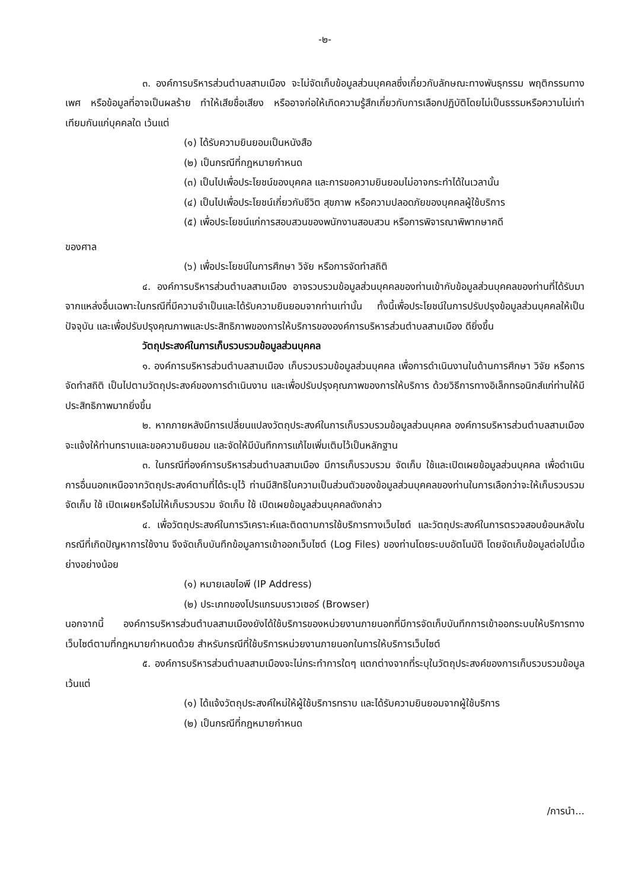-๒-
๓. องค์การบริหารส่วนตำบลสามเมือง จะไม่จัดเก็บข้อมูลส่วนบุคคลซึ่งเกี่ยวกับลักษณะทางพันธุกรรม พฤติกรรมทางเพศ หรือข้อมูลที่อาจเป็นผลร้าย ทำให้เสียชื่อเสียง หรืออาจก่อให้เกิดความรู้สึกเกี่ยวกับการเลือกปฏิบัติโดยไม่เป็นธรรมหรือความไม่เท่าเทียมกันแก่บุคคลใด เว้นแต่
(๑) ได้รับความยินยอมเป็นหนังสือ
(๒) เป็นกรณีที่กฎหมายกำหนด
(๓) เป็นไปเพื่อประโยชน์ของบุคคล และการขอความยินยอมไม่อาจกระทำได้ในเวลานั้น
(๔) เป็นไปเพื่อประโยชน์เกี่ยวกับชีวิต สุขภาพ หรือความปลอดภัยของบุคคลผู้ใช้บริการ
(๕) เพื่อประโยชน์แก่การสอบสวนของพนักงานสอบสวน หรือการพิจารณาพิพากษาคดี
ของศาล
(๖) เพื่อประโยชน์ในการศึกษา วิจัย หรือการจัดทำสถิติ
๔. องค์การบริหารส่วนตำบลสามเมือง อาจรวบรวมข้อมูลส่วนบุคคลของท่านเข้ากับข้อมูลส่วนบุคคลของท่านที่ได้รับมาจากแหล่งอื่นเฉพาะในกรณีที่มีความจำเป็นและได้รับความยินยอมจากท่านเท่านั้น ทั้งนี้เพื่อประโยชน์ในการปรับปรุงข้อมูลส่วนบุคคลให้เป็นปัจจุบัน และเพื่อปรับปรุงคุณภาพและประสิทธิภาพของการให้บริการขององค์การบริหารส่วนตำบลสามเมือง ดียิ่งขึ้น
วัตถุประสงค์ในการเก็บรวบรวมข้อมูลส่วนบุคคล
๑. องค์การบริหารส่วนตำบลสามเมือง เก็บรวบรวมข้อมูลส่วนบุคคล เพื่อการดำเนินงานในด้านการศึกษา วิจัย หรือการจัดทำสถิติ เป็นไปตามวัตถุประสงค์ของการดำเนินงาน และเพื่อปรับปรุงคุณภาพของการให้บริการ ด้วยวิธีการทางอิเล็กทรอนิกส์แก่ท่านให้มีประสิทธิภาพมากยิ่งขึ้น
๒. หากภายหลังมีการเปลี่ยนแปลงวัตถุประสงค์ในการเก็บรวบรวมข้อมูลส่วนบุคคล องค์การบริหารส่วนตำบลสามเมือง จะแจ้งให้ท่านทราบและขอความยินยอม และจัดให้มีบันทึกการแก้ไขเพิ่มเติมไว้เป็นหลักฐาน
๓. ในกรณีที่องค์การบริหารส่วนตำบลสามเมือง มีการเก็บรวบรวม จัดเก็บ ใช้และเปิดเผยข้อมูลส่วนบุคคล เพื่อดำเนินการอื่นนอกเหนือจากวัตถุประสงค์ตามที่ได้ระบุไว้ ท่านมีสิทธิในความเป็นส่วนตัวของข้อมูลส่วนบุคคลของท่านในการเลือกว่าจะให้เก็บรวบรวม จัดเก็บ ใช้ เปิดเผยหรือไม่ให้เก็บรวบรวม จัดเก็บ ใช้ เปิดเผยข้อมูลส่วนบุคคลดังกล่าว
๔. เพื่อวัตถุประสงค์ในการวิเคราะห์และติดตามการใช้บริการทางเว็บไซต์ และวัตถุประสงค์ในการตรวจสอบย้อนหลังในกรณีที่เกิดปัญหาการใช้งาน จึงจัดเก็บบันทึกข้อมูลการเข้าออกเว็บไซต์ (Log Files) ของท่านโดยระบบอัตโนมัติ โดยจัดเก็บข้อมูลต่อไปนี้เอย่างอย่างน้อย
(๑) หมายเลขไอพี (IP Address)
(๒) ประเภทของโปรแกรมบราวเซอร์ (Browser)
นอกจากนี้ องค์การบริหารส่วนตำบลสามเมืองยังได้ใช้บริการของหน่วยงานภายนอกที่มีการจัดเก็บบันทึกการเข้าออกระบบให้บริการทางเว็บไซต์ตามที่กฎหมายกำหนดด้วย สำหรับกรณีที่ใช้บริการหน่วยงานภายนอกในการให้บริการเว็บไซต์
๕. องค์การบริหารส่วนตำบลสามเมืองจะไม่กระทำการใดๆ แตกต่างจากที่ระบุในวัตถุประสงค์ของการเก็บรวบรวมข้อมูล เว้นแต่
(๑) ได้แจ้งวัตถุประสงค์ใหม่ให้ผู้ใช้บริการทราบ และได้รับความยินยอมจากผู้ใช้บริการ
(๒) เป็นกรณีที่กฎหมายกำหนด
/การนำ...